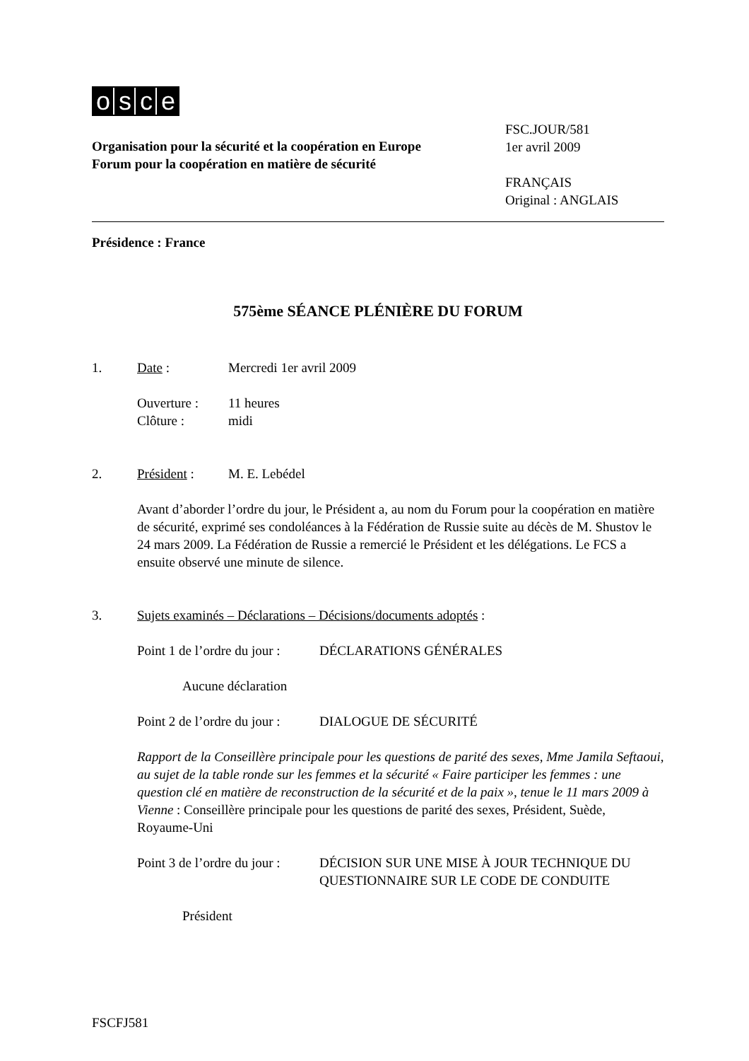osce
Organisation pour la sécurité et la coopération en Europe
Forum pour la coopération en matière de sécurité
FSC.JOUR/581
1er avril 2009
FRANÇAIS
Original : ANGLAIS
Présidence : France
575ème SÉANCE PLÉNIÈRE DU FORUM
1. Date : Mercredi 1er avril 2009
Ouverture : 11 heures
Clôture : midi
2. Président : M. E. Lebédel
Avant d’aborder l’ordre du jour, le Président a, au nom du Forum pour la coopération en matière de sécurité, exprimé ses condoléances à la Fédération de Russie suite au décès de M. Shustov le 24 mars 2009. La Fédération de Russie a remercié le Président et les délégations. Le FCS a ensuite observé une minute de silence.
3. Sujets examinés – Déclarations – Décisions/documents adoptés :
Point 1 de l’ordre du jour :
DÉCLARATIONS GÉNÉRALES
Aucune déclaration
Point 2 de l’ordre du jour :
DIALOGUE DE SÉCURITÉ
Rapport de la Conseillère principale pour les questions de parité des sexes, Mme Jamila Seftaoui, au sujet de la table ronde sur les femmes et la sécurité « Faire participer les femmes : une question clé en matière de reconstruction de la sécurité et de la paix », tenue le 11 mars 2009 à Vienne : Conseillère principale pour les questions de parité des sexes, Président, Suède, Royaume-Uni
Point 3 de l’ordre du jour :
DÉCISION SUR UNE MISE À JOUR TECHNIQUE DU QUESTIONNAIRE SUR LE CODE DE CONDUITE
Président
FSCFJ581